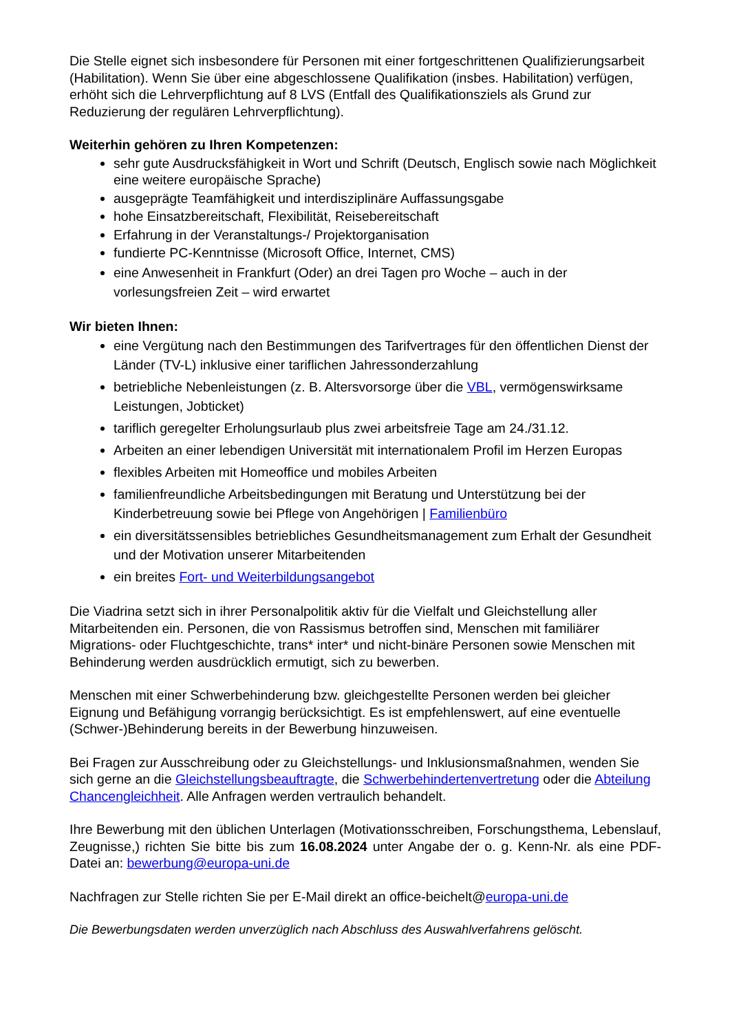Die Stelle eignet sich insbesondere für Personen mit einer fortgeschrittenen Qualifizierungsarbeit (Habilitation). Wenn Sie über eine abgeschlossene Qualifikation (insbes. Habilitation) verfügen, erhöht sich die Lehrverpflichtung auf 8 LVS (Entfall des Qualifikationsziels als Grund zur Reduzierung der regulären Lehrverpflichtung).
Weiterhin gehören zu Ihren Kompetenzen:
sehr gute Ausdrucksfähigkeit in Wort und Schrift (Deutsch, Englisch sowie nach Möglichkeit eine weitere europäische Sprache)
ausgeprägte Teamfähigkeit und interdisziplinäre Auffassungsgabe
hohe Einsatzbereitschaft, Flexibilität, Reisebereitschaft
Erfahrung in der Veranstaltungs-/ Projektorganisation
fundierte PC-Kenntnisse (Microsoft Office, Internet, CMS)
eine Anwesenheit in Frankfurt (Oder) an drei Tagen pro Woche – auch in der vorlesungsfreien Zeit – wird erwartet
Wir bieten Ihnen:
eine Vergütung nach den Bestimmungen des Tarifvertrages für den öffentlichen Dienst der Länder (TV-L) inklusive einer tariflichen Jahressonderzahlung
betriebliche Nebenleistungen (z. B. Altersvorsorge über die VBL, vermögenswirksame Leistungen, Jobticket)
tariflich geregelter Erholungsurlaub plus zwei arbeitsfreie Tage am 24./31.12.
Arbeiten an einer lebendigen Universität mit internationalem Profil im Herzen Europas
flexibles Arbeiten mit Homeoffice und mobiles Arbeiten
familienfreundliche Arbeitsbedingungen mit Beratung und Unterstützung bei der Kinderbetreuung sowie bei Pflege von Angehörigen | Familienbüro
ein diversitätssensibles betriebliches Gesundheitsmanagement zum Erhalt der Gesundheit und der Motivation unserer Mitarbeitenden
ein breites Fort- und Weiterbildungsangebot
Die Viadrina setzt sich in ihrer Personalpolitik aktiv für die Vielfalt und Gleichstellung aller Mitarbeitenden ein. Personen, die von Rassismus betroffen sind, Menschen mit familiärer Migrations- oder Fluchtgeschichte, trans* inter* und nicht-binäre Personen sowie Menschen mit Behinderung werden ausdrücklich ermutigt, sich zu bewerben.
Menschen mit einer Schwerbehinderung bzw. gleichgestellte Personen werden bei gleicher Eignung und Befähigung vorrangig berücksichtigt. Es ist empfehlenswert, auf eine eventuelle (Schwer-)Behinderung bereits in der Bewerbung hinzuweisen.
Bei Fragen zur Ausschreibung oder zu Gleichstellungs- und Inklusionsmaßnahmen, wenden Sie sich gerne an die Gleichstellungsbeauftragte, die Schwerbehindertenvertretung oder die Abteilung Chancengleichheit. Alle Anfragen werden vertraulich behandelt.
Ihre Bewerbung mit den üblichen Unterlagen (Motivationsschreiben, Forschungsthema, Lebenslauf, Zeugnisse,) richten Sie bitte bis zum 16.08.2024 unter Angabe der o. g. Kenn-Nr. als eine PDF-Datei an: bewerbung@europa-uni.de
Nachfragen zur Stelle richten Sie per E-Mail direkt an office-beichelt@europa-uni.de
Die Bewerbungsdaten werden unverzüglich nach Abschluss des Auswahlverfahrens gelöscht.